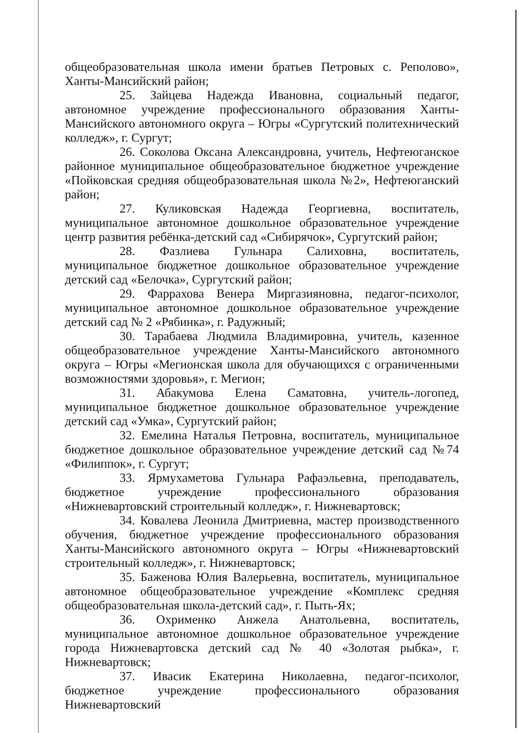общеобразовательная школа имени братьев Петровых с. Реполово», Ханты-Мансийский район;
25. Зайцева Надежда Ивановна, социальный педагог, автономное учреждение профессионального образования Ханты-Мансийского автономного округа – Югры «Сургутский политехнический колледж», г. Сургут;
26. Соколова Оксана Александровна, учитель, Нефтеюганское районное муниципальное общеобразовательное бюджетное учреждение «Пойковская средняя общеобразовательная школа №2», Нефтеюганский район;
27. Куликовская Надежда Георгиевна, воспитатель, муниципальное автономное дошкольное образовательное учреждение центр развития ребёнка-детский сад «Сибирячок», Сургутский район;
28. Фазлиева Гульнара Салиховна, воспитатель, муниципальное бюджетное дошкольное образовательное учреждение детский сад «Белочка», Сургутский район;
29. Фаррахова Венера Миргазияновна, педагог-психолог, муниципальное автономное дошкольное образовательное учреждение детский сад № 2 «Рябинка», г. Радужный;
30. Тарабаева Людмила Владимировна, учитель, казенное общеобразовательное учреждение Ханты-Мансийского автономного округа – Югры «Мегионская школа для обучающихся с ограниченными возможностями здоровья», г. Мегион;
31. Абакумова Елена Саматовна, учитель-логопед, муниципальное бюджетное дошкольное образовательное учреждение детский сад «Умка», Сургутский район;
32. Емелина Наталья Петровна, воспитатель, муниципальное бюджетное дошкольное образовательное учреждение детский сад №74 «Филиппок», г. Сургут;
33. Ярмухаметова Гульнара Рафаэльевна, преподаватель, бюджетное учреждение профессионального образования «Нижневартовский строительный колледж», г. Нижневартовск;
34. Ковалева Леонила Дмитриевна, мастер производственного обучения, бюджетное учреждение профессионального образования Ханты-Мансийского автономного округа – Югры «Нижневартовский строительный колледж», г. Нижневартовск;
35. Баженова Юлия Валерьевна, воспитатель, муниципальное автономное общеобразовательное учреждение «Комплекс средняя общеобразовательная школа-детский сад», г. Пыть-Ях;
36. Охрименко Анжела Анатольевна, воспитатель, муниципальное автономное дошкольное образовательное учреждение города Нижневартовска детский сад № 40 «Золотая рыбка», г. Нижневартовск;
37. Ивасик Екатерина Николаевна, педагог-психолог, бюджетное учреждение профессионального образования Нижневартовский